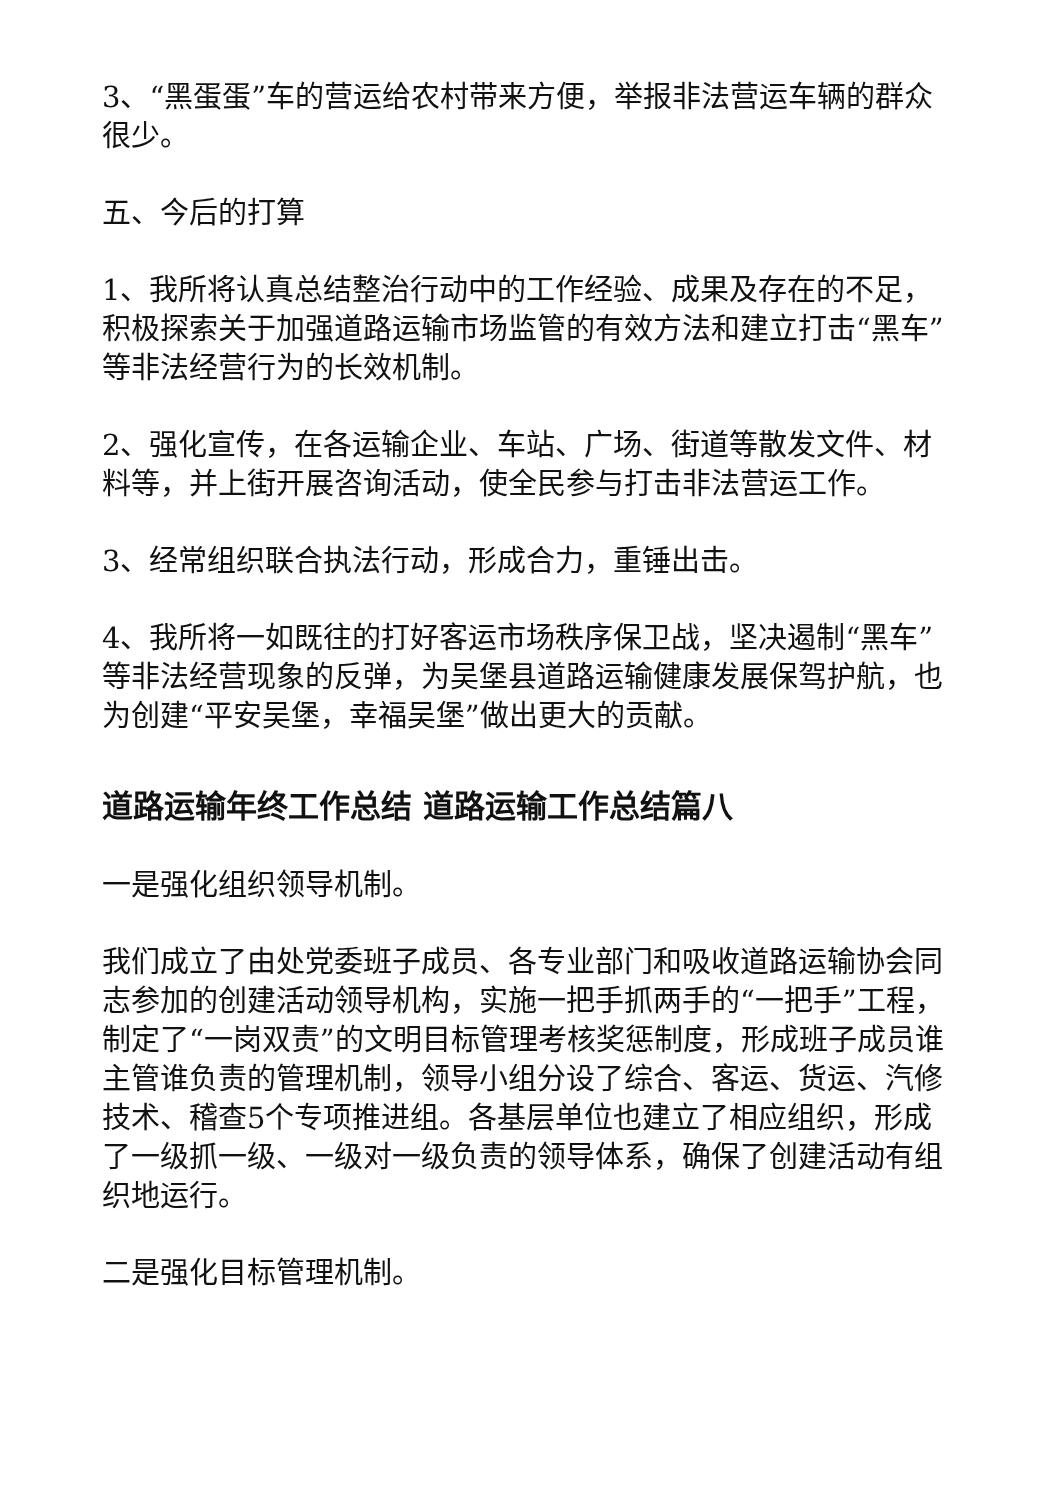3、“黑蛋蛋”车的营运给农村带来方便，举报非法营运车辆的群众很少。
五、今后的打算
1、我所将认真总结整治行动中的工作经验、成果及存在的不足，积极探索关于加强道路运输市场监管的有效方法和建立打击“黑车”等非法经营行为的长效机制。
2、强化宣传，在各运输企业、车站、广场、街道等散发文件、材料等，并上街开展咨询活动，使全民参与打击非法营运工作。
3、经常组织联合执法行动，形成合力，重锤出击。
4、我所将一如既往的打好客运市场秩序保卫战，坚决遏制“黑车”等非法经营现象的反弹，为吴堡县道路运输健康发展保驾护航，也为创建“平安吴堡，幸福吴堡”做出更大的贡献。
道路运输年终工作总结 道路运输工作总结篇八
一是强化组织领导机制。
我们成立了由处党委班子成员、各专业部门和吸收道路运输协会同志参加的创建活动领导机构，实施一把手抓两手的“一把手”工程，制定了“一岗双责”的文明目标管理考核奖惩制度，形成班子成员谁主管谁负责的管理机制，领导小组分设了综合、客运、货运、汽修技术、稽查5个专项推进组。各基层单位也建立了相应组织，形成了一级抓一级、一级对一级负责的领导体系，确保了创建活动有组织地运行。
二是强化目标管理机制。